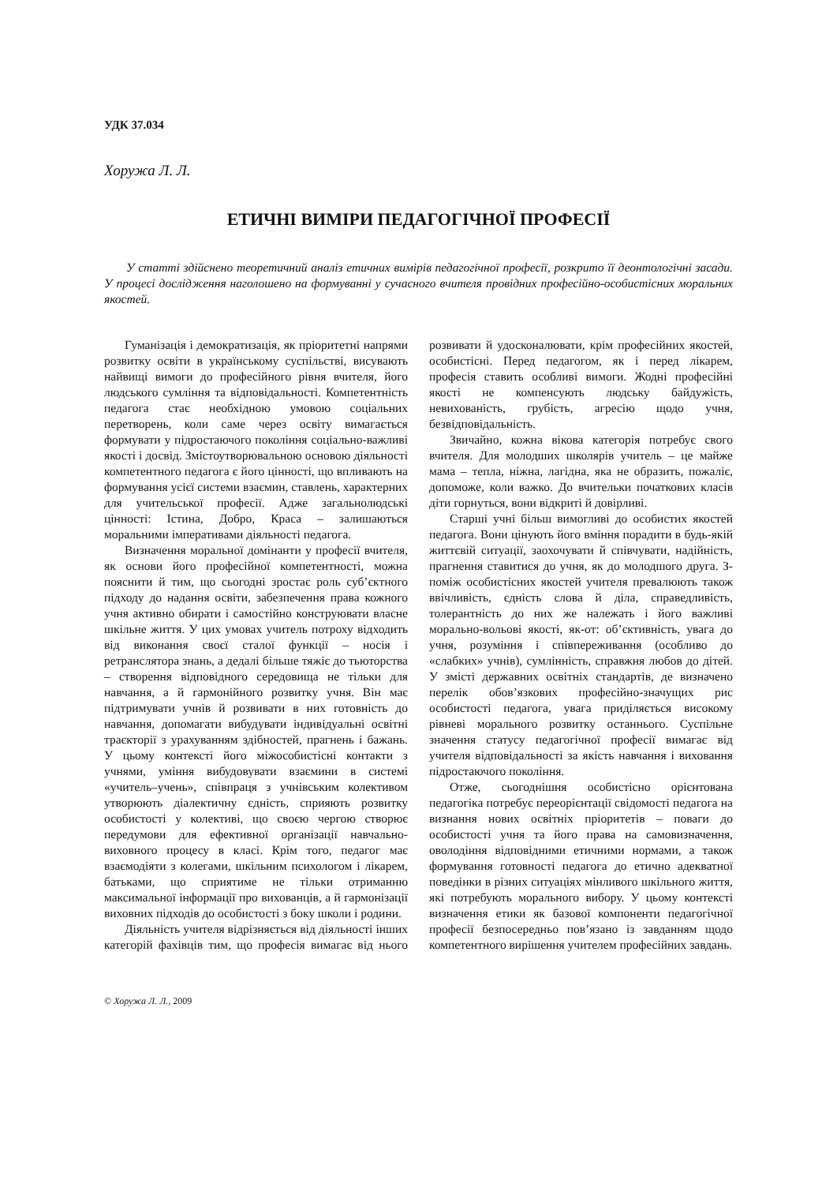УДК 37.034
Хоружа Л. Л.
ЕТИЧНІ ВИМІРИ ПЕДАГОГІЧНОЇ ПРОФЕСІЇ
У статті здійснено теоретичний аналіз етичних вимірів педагогічної професії, розкрито її деонтологічні засади. У процесі дослідження наголошено на формуванні у сучасного вчителя провідних професійно-особистісних моральних якостей.
Гуманізація і демократизація, як пріоритетні напрями розвитку освіти в українському суспільстві, висувають найвищі вимоги до професійного рівня вчителя, його людського сумління та відповідальності. Компетентність педагога стає необхідною умовою соціальних перетворень, коли саме через освіту вимагається формувати у підростаючого покоління соціально-важливі якості і досвід. Змістоутворювальною основою діяльності компетентного педагога є його цінності, що впливають на формування усієї системи взаємин, ставлень, характерних для учительської професії. Адже загальнолюдські цінності: Істина, Добро, Краса – залишаються моральними імперативами діяльності педагога.
Визначення моральної домінанти у професії вчителя, як основи його професійної компетентності, можна пояснити й тим, що сьогодні зростає роль суб’єктного підходу до надання освіти, забезпечення права кожного учня активно обирати і самостійно конструювати власне шкільне життя. У цих умовах учитель потроху відходить від виконання своєї сталої функції – носія і ретранслятора знань, а дедалі більше тяжіє до тьюторства – створення відповідного середовища не тільки для навчання, а й гармонійного розвитку учня. Він має підтримувати учнів й розвивати в них готовність до навчання, допомагати вибудувати індивідуальні освітні траєкторії з урахуванням здібностей, прагнень і бажань. У цьому контексті його міжособистісні контакти з учнями, уміння вибудовувати взаємини в системі «учитель–учень», співпраця з учнівським колективом утворюють діалектичну єдність, сприяють розвитку особистості у колективі, що своєю чергою створює передумови для ефективної організації навчально-виховного процесу в класі. Крім того, педагог має взаємодіяти з колегами, шкільним психологом і лікарем, батьками, що сприятиме не тільки отриманню максимальної інформації про вихованців, а й гармонізації виховних підходів до особистості з боку школи і родини.
Діяльність учителя відрізняється від діяльності інших категорій фахівців тим, що професія вимагає від нього розвивати й удосконалювати, крім професійних якостей, особистісні. Перед педагогом, як і перед лікарем, професія ставить особливі вимоги. Жодні професійні якості не компенсують людську байдужість, невихованість, грубість, агресію щодо учня, безвідповідальність.
Звичайно, кожна вікова категорія потребує свого вчителя. Для молодших школярів учитель – це майже мама – тепла, ніжна, лагідна, яка не образить, пожаліє, допоможе, коли важко. До вчительки початкових класів діти горнуться, вони відкриті й довірливі.
Старші учні більш вимогливі до особистих якостей педагога. Вони цінують його вміння порадити в будь-якій життєвій ситуації, заохочувати й співчувати, надійність, прагнення ставитися до учня, як до молодшого друга. З-поміж особистісних якостей учителя превалюють також ввічливість, єдність слова й діла, справедливість, толерантність до них же належать і його важливі морально-вольові якості, як-от: об’єктивність, увага до учня, розуміння і співпереживання (особливо до «слабких» учнів), сумлінність, справжня любов до дітей. У змісті державних освітніх стандартів, де визначено перелік обов’язкових професійно-значущих рис особистості педагога, увага приділяється високому рівневі морального розвитку останнього. Суспільне значення статусу педагогічної професії вимагає від учителя відповідальності за якість навчання і виховання підростаючого покоління.
Отже, сьогоднішня особистісно орієнтована педагогіка потребує переорієнтації свідомості педагога на визнання нових освітніх пріоритетів – поваги до особистості учня та його права на самовизначення, оволодіння відповідними етичними нормами, а також формування готовності педагога до етично адекватної поведінки в різних ситуаціях мінливого шкільного життя, які потребують морального вибору. У цьому контексті визначення етики як базової компоненти педагогічної професії безпосередньо пов’язано із завданням щодо компетентного вирішення учителем професійних завдань.
© Хоружа Л. Л., 2009